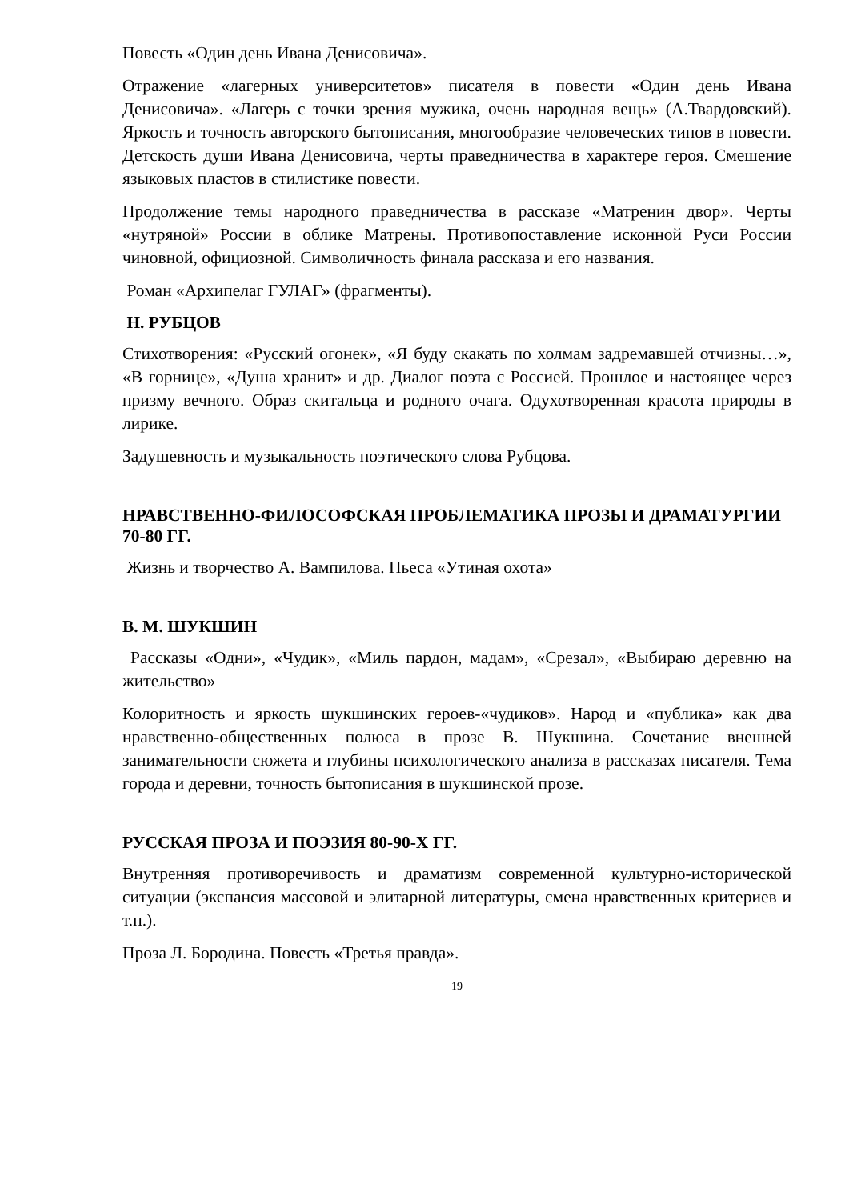Повесть «Один день Ивана Денисовича».
Отражение «лагерных университетов» писателя в повести «Один день Ивана Денисовича». «Лагерь с точки зрения мужика, очень народная вещь» (А.Твардовский). Яркость и точность авторского бытописания, многообразие человеческих типов в повести. Детскость души Ивана Денисовича, черты праведничества в характере героя. Смешение языковых пластов в стилистике повести.
Продолжение темы народного праведничества в рассказе «Матренин двор». Черты «нутряной» России в облике Матрены. Противопоставление исконной Руси России чиновной, официозной. Символичность финала рассказа и его названия.
Роман «Архипелаг ГУЛАГ» (фрагменты).
Н. РУБЦОВ
Стихотворения: «Русский огонек», «Я буду скакать по холмам задремавшей отчизны…», «В горнице», «Душа хранит» и др. Диалог поэта с Россией. Прошлое и настоящее через призму вечного. Образ скитальца и родного очага. Одухотворенная красота природы в лирике.
Задушевность и музыкальность поэтического слова Рубцова.
НРАВСТВЕННО-ФИЛОСОФСКАЯ ПРОБЛЕМАТИКА ПРОЗЫ И ДРАМАТУРГИИ 70-80 ГГ.
Жизнь и творчество А. Вампилова. Пьеса «Утиная охота»
В. М. ШУКШИН
Рассказы «Одни», «Чудик», «Миль пардон, мадам», «Срезал», «Выбираю деревню на жительство»
Колоритность и яркость шукшинских героев-«чудиков». Народ и «публика» как два нравственно-общественных полюса в прозе В. Шукшина. Сочетание внешней занимательности сюжета и глубины психологического анализа в рассказах писателя. Тема города и деревни, точность бытописания в шукшинской прозе.
РУССКАЯ ПРОЗА И ПОЭЗИЯ 80-90-Х ГГ.
Внутренняя противоречивость и драматизм современной культурно-исторической ситуации (экспансия массовой и элитарной литературы, смена нравственных критериев и т.п.).
Проза Л. Бородина. Повесть «Третья правда».
19